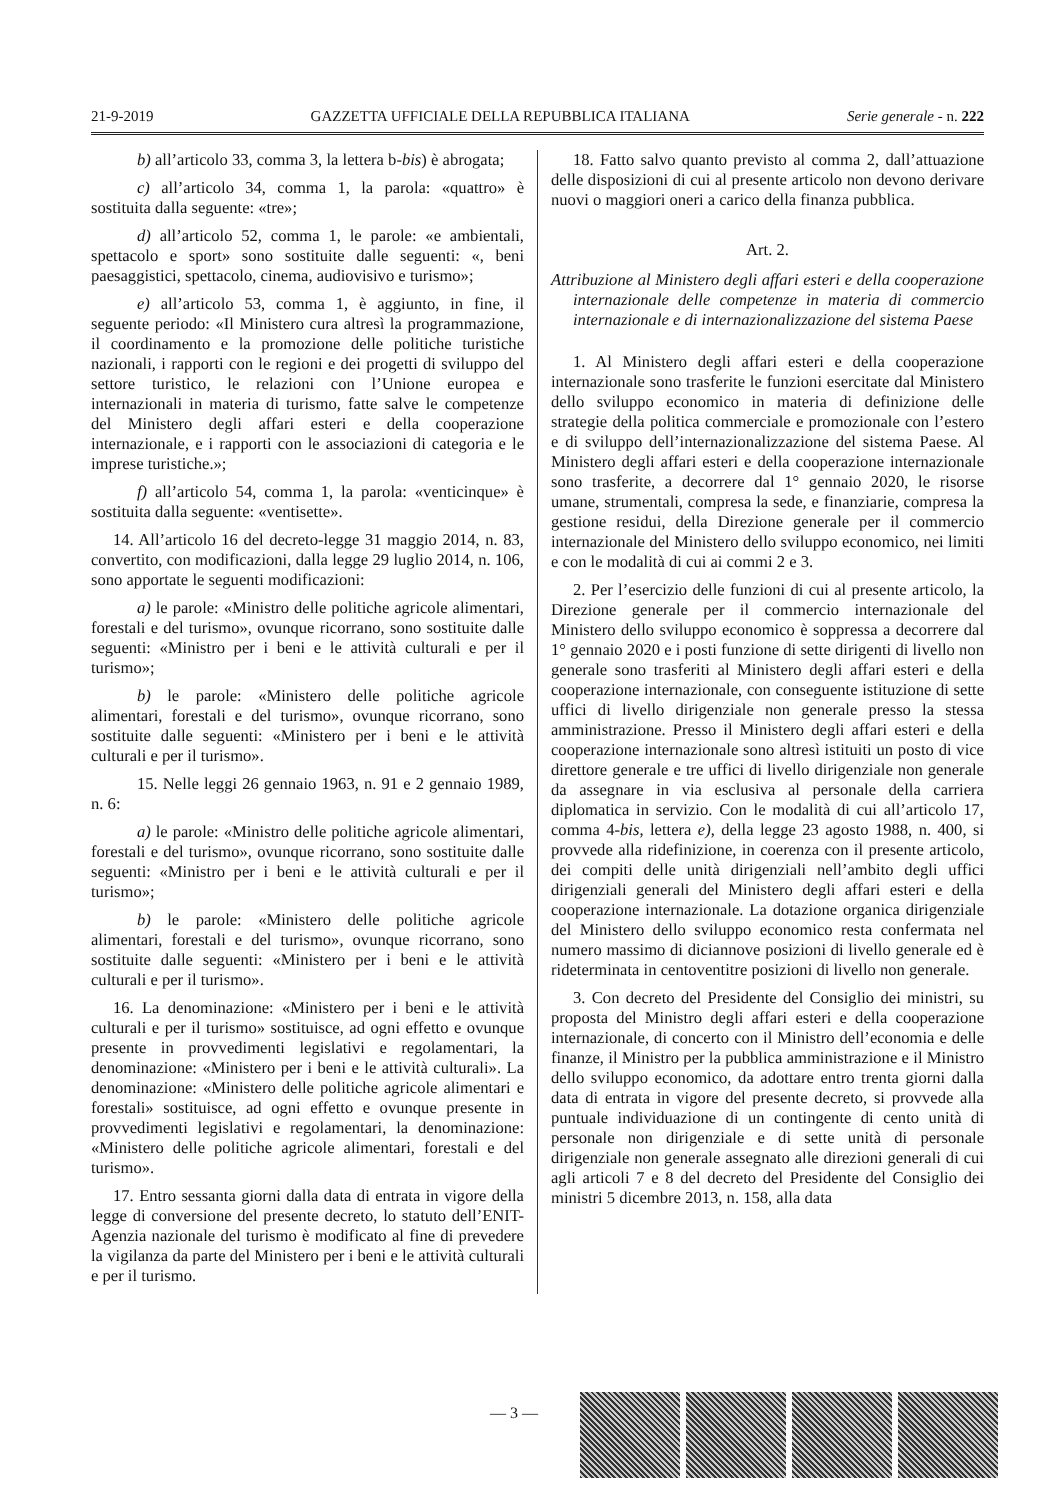21-9-2019 GAZZETTA UFFICIALE DELLA REPUBBLICA ITALIANA Serie generale - n. 222
b) all’articolo 33, comma 3, la lettera b-bis) è abrogata;
c) all’articolo 34, comma 1, la parola: «quattro» è sostituita dalla seguente: «tre»;
d) all’articolo 52, comma 1, le parole: «e ambientali, spettacolo e sport» sono sostituite dalle seguenti: «, beni paesaggistici, spettacolo, cinema, audiovisivo e turismo»;
e) all’articolo 53, comma 1, è aggiunto, in fine, il seguente periodo: «Il Ministero cura altresì la programmazione, il coordinamento e la promozione delle politiche turistiche nazionali, i rapporti con le regioni e dei progetti di sviluppo del settore turistico, le relazioni con l’Unione europea e internazionali in materia di turismo, fatte salve le competenze del Ministero degli affari esteri e della cooperazione internazionale, e i rapporti con le associazioni di categoria e le imprese turistiche.»;
f) all’articolo 54, comma 1, la parola: «venticinque» è sostituita dalla seguente: «ventisette».
14. All’articolo 16 del decreto-legge 31 maggio 2014, n. 83, convertito, con modificazioni, dalla legge 29 luglio 2014, n. 106, sono apportate le seguenti modificazioni:
a) le parole: «Ministro delle politiche agricole alimentari, forestali e del turismo», ovunque ricorrano, sono sostituite dalle seguenti: «Ministro per i beni e le attività culturali e per il turismo»;
b) le parole: «Ministero delle politiche agricole alimentari, forestali e del turismo», ovunque ricorrano, sono sostituite dalle seguenti: «Ministero per i beni e le attività culturali e per il turismo».
15. Nelle leggi 26 gennaio 1963, n. 91 e 2 gennaio 1989, n. 6:
a) le parole: «Ministro delle politiche agricole alimentari, forestali e del turismo», ovunque ricorrano, sono sostituite dalle seguenti: «Ministro per i beni e le attività culturali e per il turismo»;
b) le parole: «Ministero delle politiche agricole alimentari, forestali e del turismo», ovunque ricorrano, sono sostituite dalle seguenti: «Ministero per i beni e le attività culturali e per il turismo».
16. La denominazione: «Ministero per i beni e le attività culturali e per il turismo» sostituisce, ad ogni effetto e ovunque presente in provvedimenti legislativi e regolamentari, la denominazione: «Ministero per i beni e le attività culturali». La denominazione: «Ministero delle politiche agricole alimentari e forestali» sostituisce, ad ogni effetto e ovunque presente in provvedimenti legislativi e regolamentari, la denominazione: «Ministero delle politiche agricole alimentari, forestali e del turismo».
17. Entro sessanta giorni dalla data di entrata in vigore della legge di conversione del presente decreto, lo statuto dell’ENIT-Agenzia nazionale del turismo è modificato al fine di prevedere la vigilanza da parte del Ministero per i beni e le attività culturali e per il turismo.
18. Fatto salvo quanto previsto al comma 2, dall’attuazione delle disposizioni di cui al presente articolo non devono derivare nuovi o maggiori oneri a carico della finanza pubblica.
Art. 2.
Attribuzione al Ministero degli affari esteri e della cooperazione internazionale delle competenze in materia di commercio internazionale e di internazionalizzazione del sistema Paese
1. Al Ministero degli affari esteri e della cooperazione internazionale sono trasferite le funzioni esercitate dal Ministero dello sviluppo economico in materia di definizione delle strategie della politica commerciale e promozionale con l’estero e di sviluppo dell’internazionalizzazione del sistema Paese. Al Ministero degli affari esteri e della cooperazione internazionale sono trasferite, a decorrere dal 1° gennaio 2020, le risorse umane, strumentali, compresa la sede, e finanziarie, compresa la gestione residui, della Direzione generale per il commercio internazionale del Ministero dello sviluppo economico, nei limiti e con le modalità di cui ai commi 2 e 3.
2. Per l’esercizio delle funzioni di cui al presente articolo, la Direzione generale per il commercio internazionale del Ministero dello sviluppo economico è soppressa a decorrere dal 1° gennaio 2020 e i posti funzione di sette dirigenti di livello non generale sono trasferiti al Ministero degli affari esteri e della cooperazione internazionale, con conseguente istituzione di sette uffici di livello dirigenziale non generale presso la stessa amministrazione. Presso il Ministero degli affari esteri e della cooperazione internazionale sono altresì istituiti un posto di vice direttore generale e tre uffici di livello dirigenziale non generale da assegnare in via esclusiva al personale della carriera diplomatica in servizio. Con le modalità di cui all’articolo 17, comma 4-bis, lettera e), della legge 23 agosto 1988, n. 400, si provvede alla ridefinizione, in coerenza con il presente articolo, dei compiti delle unità dirigenziali nell’ambito degli uffici dirigenziali generali del Ministero degli affari esteri e della cooperazione internazionale. La dotazione organica dirigenziale del Ministero dello sviluppo economico resta confermata nel numero massimo di diciannove posizioni di livello generale ed è rideterminata in centoventitre posizioni di livello non generale.
3. Con decreto del Presidente del Consiglio dei ministri, su proposta del Ministro degli affari esteri e della cooperazione internazionale, di concerto con il Ministro dell’economia e delle finanze, il Ministro per la pubblica amministrazione e il Ministro dello sviluppo economico, da adottare entro trenta giorni dalla data di entrata in vigore del presente decreto, si provvede alla puntuale individuazione di un contingente di cento unità di personale non dirigenziale e di sette unità di personale dirigenziale non generale assegnato alle direzioni generali di cui agli articoli 7 e 8 del decreto del Presidente del Consiglio dei ministri 5 dicembre 2013, n. 158, alla data
— 3 —